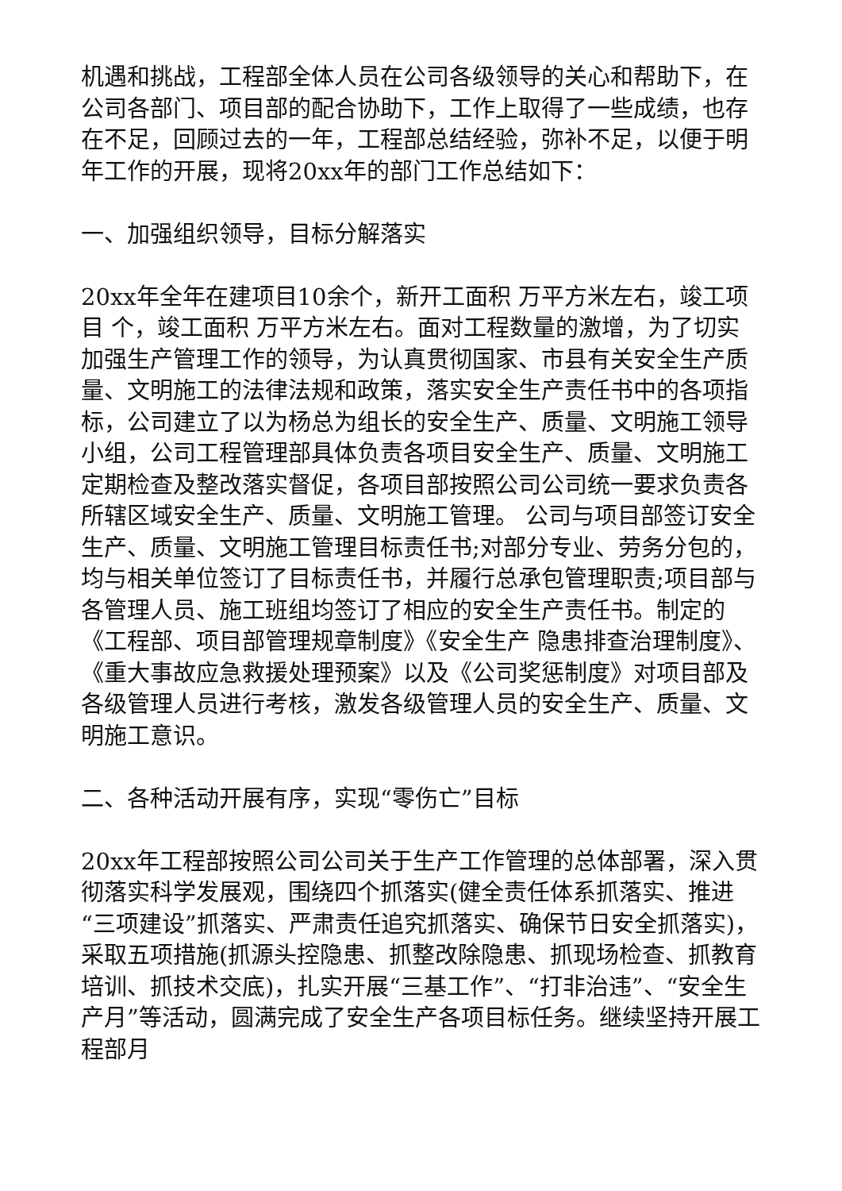机遇和挑战，工程部全体人员在公司各级领导的关心和帮助下，在公司各部门、项目部的配合协助下，工作上取得了一些成绩，也存在不足，回顾过去的一年，工程部总结经验，弥补不足，以便于明年工作的开展，现将20xx年的部门工作总结如下：
一、加强组织领导，目标分解落实
20xx年全年在建项目10余个，新开工面积 万平方米左右，竣工项目 个，竣工面积 万平方米左右。面对工程数量的激增，为了切实加强生产管理工作的领导，为认真贯彻国家、市县有关安全生产质量、文明施工的法律法规和政策，落实安全生产责任书中的各项指标，公司建立了以为杨总为组长的安全生产、质量、文明施工领导小组，公司工程管理部具体负责各项目安全生产、质量、文明施工定期检查及整改落实督促，各项目部按照公司公司统一要求负责各所辖区域安全生产、质量、文明施工管理。 公司与项目部签订安全生产、质量、文明施工管理目标责任书;对部分专业、劳务分包的，均与相关单位签订了目标责任书，并履行总承包管理职责;项目部与各管理人员、施工班组均签订了相应的安全生产责任书。制定的《工程部、项目部管理规章制度》《安全生产 隐患排查治理制度》、《重大事故应急救援处理预案》以及《公司奖惩制度》对项目部及各级管理人员进行考核，激发各级管理人员的安全生产、质量、文明施工意识。
二、各种活动开展有序，实现“零伤亡”目标
20xx年工程部按照公司公司关于生产工作管理的总体部署，深入贯彻落实科学发展观，围绕四个抓落实(健全责任体系抓落实、推进“三项建设”抓落实、严肃责任追究抓落实、确保节日安全抓落实)，采取五项措施(抓源头控隐患、抓整改除隐患、抓现场检查、抓教育培训、抓技术交底)，扎实开展“三基工作”、“打非治违”、“安全生产月”等活动，圆满完成了安全生产各项目标任务。继续坚持开展工程部月